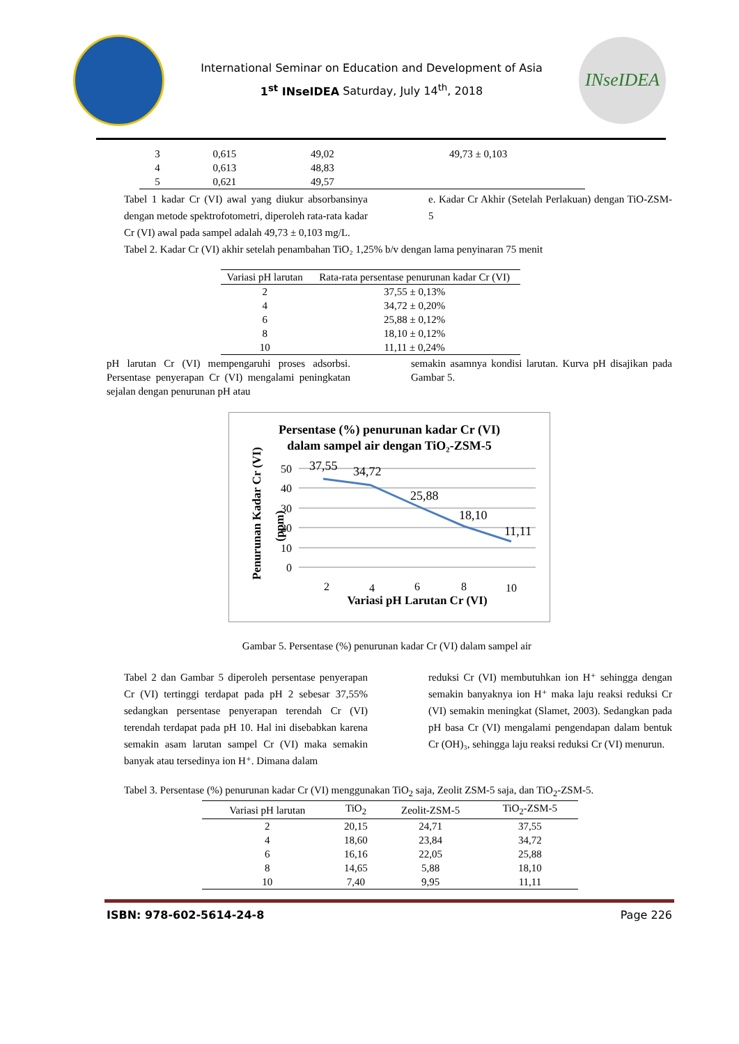International Seminar on Education and Development of Asia
1<sup>st</sup> INseIDEA Saturday, July 14<sup>th</sup>, 2018
INseIDEA
| 3 | 0,615 | 49,02 | 49,73 ± 0,103 |
| 4 | 0,613 | 48,83 | |
| 5 | 0,621 | 49,57 | |
Tabel 1 kadar Cr (VI) awal yang diukur absorbansinya dengan metode spektrofotometri, diperoleh rata-rata kadar Cr (VI) awal pada sampel adalah 49,73 ± 0,103 mg/L.
e. Kadar Cr Akhir (Setelah Perlakuan) dengan TiO-ZSM-5
Tabel 2. Kadar Cr (VI) akhir setelah penambahan TiO₂ 1,25% b/v dengan lama penyinaran 75 menit
| Variasi pH larutan | Rata-rata persentase penurunan kadar Cr (VI) |
| --- | --- |
| 2 | 37,55 ± 0,13% |
| 4 | 34,72 ± 0,20% |
| 6 | 25,88 ± 0,12% |
| 8 | 18,10 ± 0,12% |
| 10 | 11,11 ± 0,24% |
pH larutan Cr (VI) mempengaruhi proses adsorbsi. Persentase penyerapan Cr (VI) mengalami peningkatan sejalan dengan penurunan pH atau
semakin asamnya kondisi larutan. Kurva pH disajikan pada Gambar 5.
Persentase (%) penurunan kadar Cr (VI)
dalam sampel air dengan TiO₂-ZSM-5
Penurunan Kadar Cr (VI)
(ppm)
50
40
30
20
10
0
37,55
34,72
25,88
18,10
11,11
2
4
6
8
10
Variasi pH Larutan Cr (VI)
Gambar 5. Persentase (%) penurunan kadar Cr (VI) dalam sampel air
Tabel 2 dan Gambar 5 diperoleh persentase penyerapan Cr (VI) tertinggi terdapat pada pH 2 sebesar 37,55% sedangkan persentase penyerapan terendah Cr (VI) terendah terdapat pada pH 10. Hal ini disebabkan karena semakin asam larutan sampel Cr (VI) maka semakin banyak atau tersedinya ion H⁺. Dimana dalam
reduksi Cr (VI) membutuhkan ion H⁺ sehingga dengan semakin banyaknya ion H⁺ maka laju reaksi reduksi Cr (VI) semakin meningkat (Slamet, 2003). Sedangkan pada pH basa Cr (VI) mengalami pengendapan dalam bentuk Cr (OH)₃, sehingga laju reaksi reduksi Cr (VI) menurun.
Tabel 3. Persentase (%) penurunan kadar Cr (VI) menggunakan TiO<sub>2</sub> saja, Zeolit ZSM-5 saja, dan TiO<sub>2</sub>-ZSM-5.
| Variasi pH larutan | TiO<sub>2</sub> | Zeolit-ZSM-5 | TiO<sub>2</sub>-ZSM-5 |
| --- | --- | --- | --- |
| 2 | 20,15 | 24,71 | 37,55 |
| 4 | 18,60 | 23,84 | 34,72 |
| 6 | 16,16 | 22,05 | 25,88 |
| 8 | 14,65 | 5,88 | 18,10 |
| 10 | 7,40 | 9,95 | 11,11 |
ISBN: 978-602-5614-24-8 Page 226